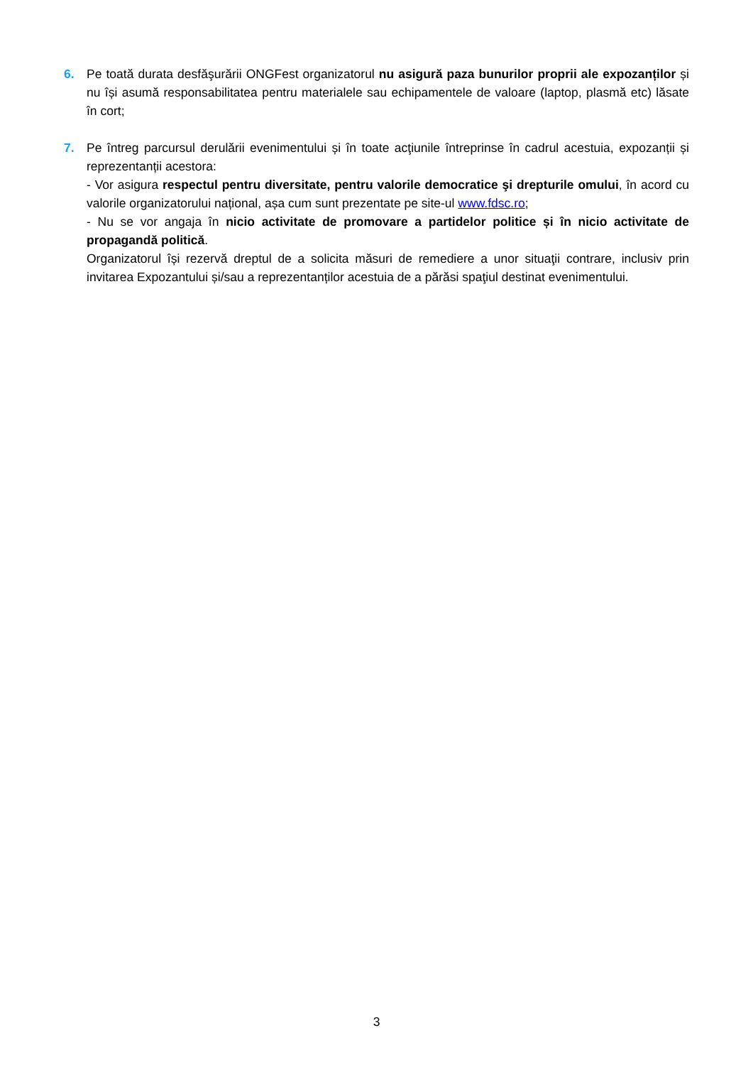6.
Pe toată durata desfăşurării ONGFest organizatorul nu asigură paza bunurilor proprii ale expozanților și nu își asumă responsabilitatea pentru materialele sau echipamentele de valoare (laptop, plasmă etc) lăsate în cort;
7.
Pe întreg parcursul derulării evenimentului și în toate acţiunile întreprinse în cadrul acestuia, expozanții și reprezentanții acestora:
- Vor asigura respectul pentru diversitate, pentru valorile democratice şi drepturile omului, în acord cu valorile organizatorului național, așa cum sunt prezentate pe site-ul www.fdsc.ro;
- Nu se vor angaja în nicio activitate de promovare a partidelor politice și în nicio activitate de propagandă politică.
Organizatorul își rezervă dreptul de a solicita măsuri de remediere a unor situaţii contrare, inclusiv prin invitarea Expozantului și/sau a reprezentanților acestuia de a părăsi spaţiul destinat evenimentului.
3